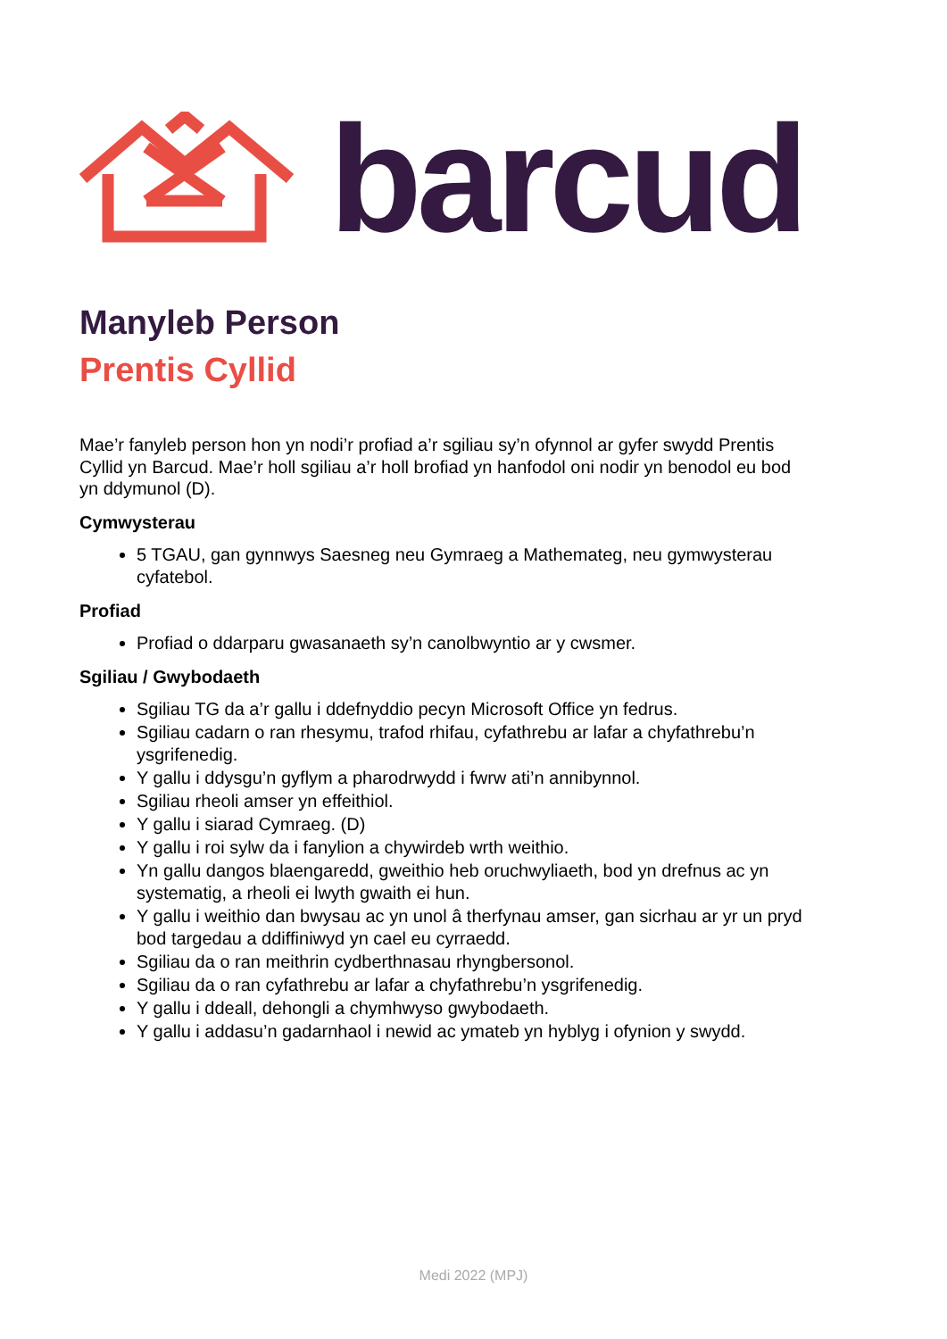barcud
Manyleb Person
Prentis Cyllid
Mae’r fanyleb person hon yn nodi’r profiad a’r sgiliau sy’n ofynnol ar gyfer swydd Prentis Cyllid yn Barcud. Mae’r holl sgiliau a’r holl brofiad yn hanfodol oni nodir yn benodol eu bod yn ddymunol (D).
Cymwysterau
5 TGAU, gan gynnwys Saesneg neu Gymraeg a Mathemateg, neu gymwysterau cyfatebol.
Profiad
Profiad o ddarparu gwasanaeth sy’n canolbwyntio ar y cwsmer.
Sgiliau / Gwybodaeth
Sgiliau TG da a’r gallu i ddefnyddio pecyn Microsoft Office yn fedrus.
Sgiliau cadarn o ran rhesymu, trafod rhifau, cyfathrebu ar lafar a chyfathrebu’n ysgrifenedig.
Y gallu i ddysgu’n gyflym a pharodrwydd i fwrw ati’n annibynnol.
Sgiliau rheoli amser yn effeithiol.
Y gallu i siarad Cymraeg. (D)
Y gallu i roi sylw da i fanylion a chywirdeb wrth weithio.
Yn gallu dangos blaengaredd, gweithio heb oruchwyliaeth, bod yn drefnus ac yn systematig, a rheoli ei lwyth gwaith ei hun.
Y gallu i weithio dan bwysau ac yn unol â therfynau amser, gan sicrhau ar yr un pryd bod targedau a ddiffiniwyd yn cael eu cyrraedd.
Sgiliau da o ran meithrin cydberthnasau rhyngbersonol.
Sgiliau da o ran cyfathrebu ar lafar a chyfathrebu’n ysgrifenedig.
Y gallu i ddeall, dehongli a chymhwyso gwybodaeth.
Y gallu i addasu’n gadarnhaol i newid ac ymateb yn hyblyg i ofynion y swydd.
Medi 2022 (MPJ)